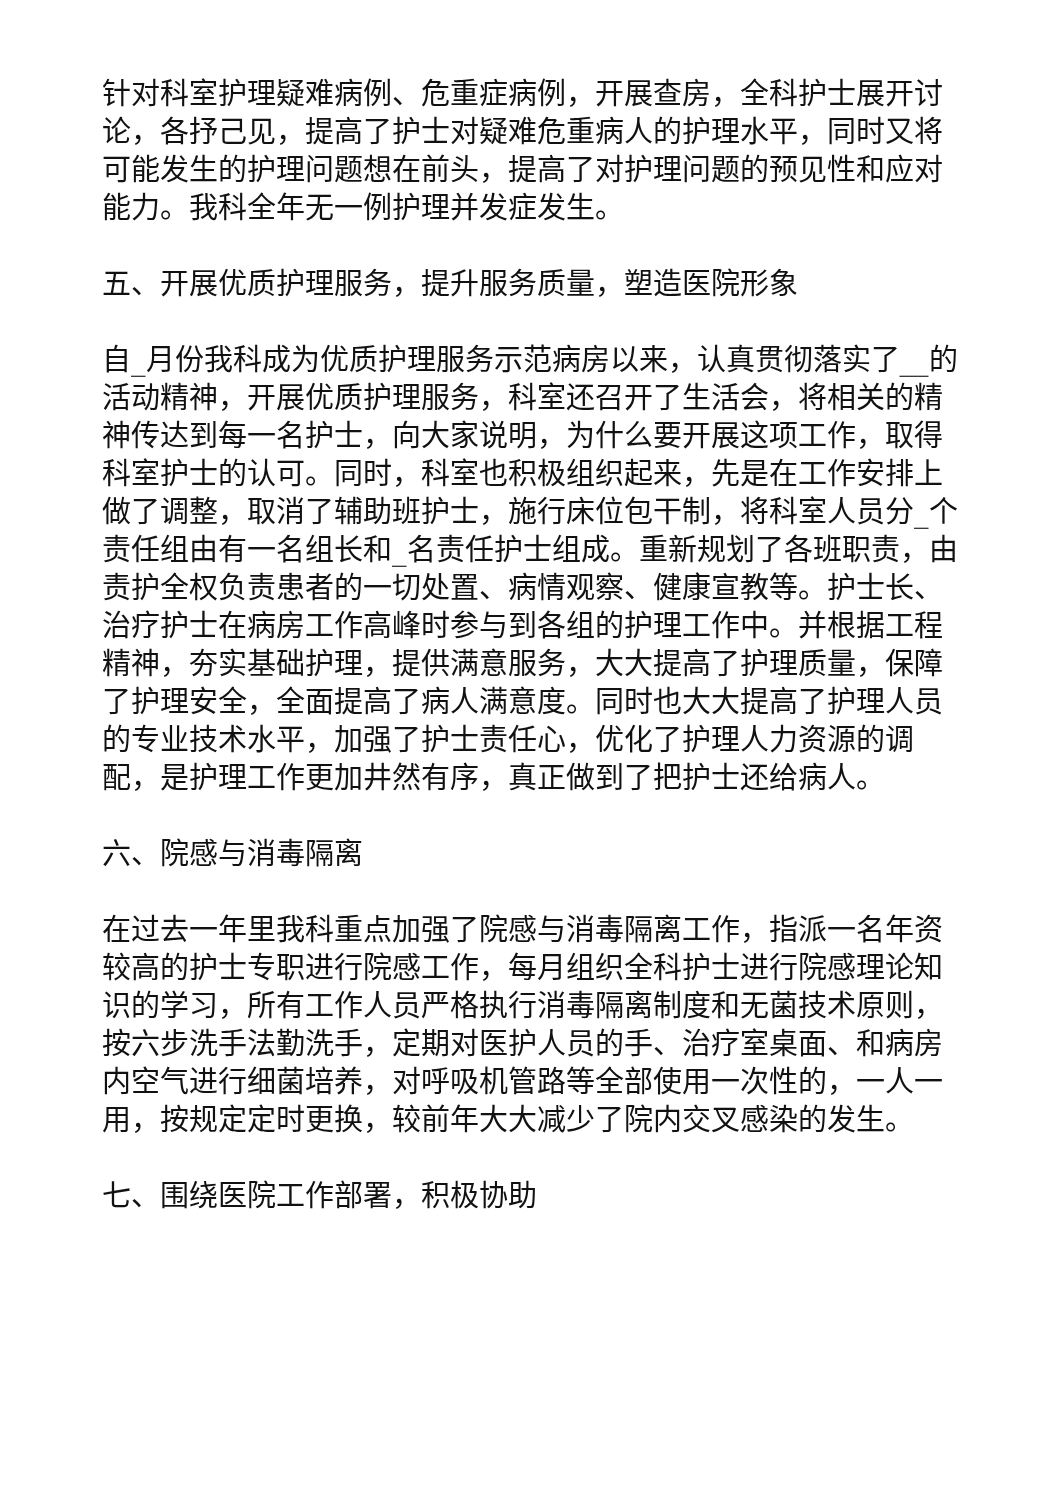针对科室护理疑难病例、危重症病例，开展查房，全科护士展开讨论，各抒己见，提高了护士对疑难危重病人的护理水平，同时又将可能发生的护理问题想在前头，提高了对护理问题的预见性和应对能力。我科全年无一例护理并发症发生。
五、开展优质护理服务，提升服务质量，塑造医院形象
自_月份我科成为优质护理服务示范病房以来，认真贯彻落实了__的活动精神，开展优质护理服务，科室还召开了生活会，将相关的精神传达到每一名护士，向大家说明，为什么要开展这项工作，取得科室护士的认可。同时，科室也积极组织起来，先是在工作安排上做了调整，取消了辅助班护士，施行床位包干制，将科室人员分_个责任组由有一名组长和_名责任护士组成。重新规划了各班职责，由责护全权负责患者的一切处置、病情观察、健康宣教等。护士长、治疗护士在病房工作高峰时参与到各组的护理工作中。并根据工程精神，夯实基础护理，提供满意服务，大大提高了护理质量，保障了护理安全，全面提高了病人满意度。同时也大大提高了护理人员的专业技术水平，加强了护士责任心，优化了护理人力资源的调配，是护理工作更加井然有序，真正做到了把护士还给病人。
六、院感与消毒隔离
在过去一年里我科重点加强了院感与消毒隔离工作，指派一名年资较高的护士专职进行院感工作，每月组织全科护士进行院感理论知识的学习，所有工作人员严格执行消毒隔离制度和无菌技术原则，按六步洗手法勤洗手，定期对医护人员的手、治疗室桌面、和病房内空气进行细菌培养，对呼吸机管路等全部使用一次性的，一人一用，按规定定时更换，较前年大大减少了院内交叉感染的发生。
七、围绕医院工作部署，积极协助